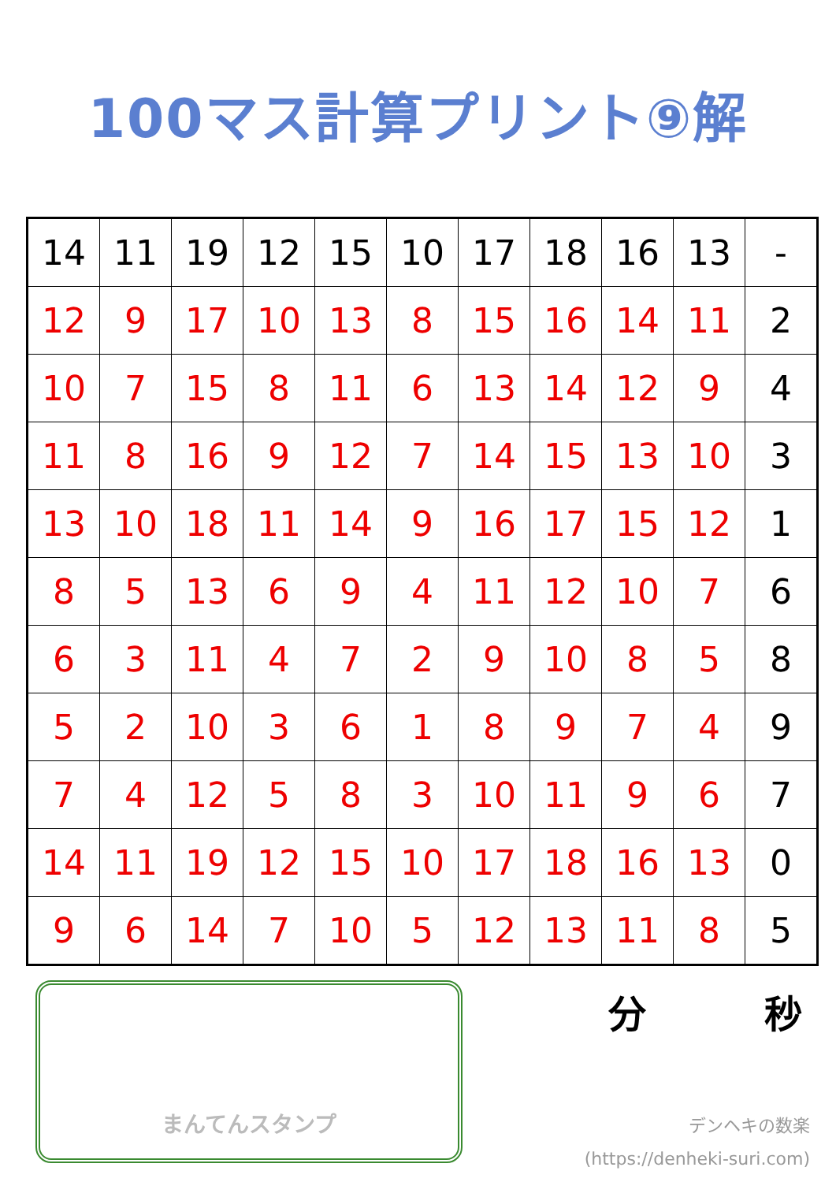100マス計算プリント⑨解
| 14 | 11 | 19 | 12 | 15 | 10 | 17 | 18 | 16 | 13 | - |
| 12 | 9 | 17 | 10 | 13 | 8 | 15 | 16 | 14 | 11 | 2 |
| 10 | 7 | 15 | 8 | 11 | 6 | 13 | 14 | 12 | 9 | 4 |
| 11 | 8 | 16 | 9 | 12 | 7 | 14 | 15 | 13 | 10 | 3 |
| 13 | 10 | 18 | 11 | 14 | 9 | 16 | 17 | 15 | 12 | 1 |
| 8 | 5 | 13 | 6 | 9 | 4 | 11 | 12 | 10 | 7 | 6 |
| 6 | 3 | 11 | 4 | 7 | 2 | 9 | 10 | 8 | 5 | 8 |
| 5 | 2 | 10 | 3 | 6 | 1 | 8 | 9 | 7 | 4 | 9 |
| 7 | 4 | 12 | 5 | 8 | 3 | 10 | 11 | 9 | 6 | 7 |
| 14 | 11 | 19 | 12 | 15 | 10 | 17 | 18 | 16 | 13 | 0 |
| 9 | 6 | 14 | 7 | 10 | 5 | 12 | 13 | 11 | 8 | 5 |
まんてんスタンプ
分 秒
デンヘキの数楽
(https://denheki-suri.com)